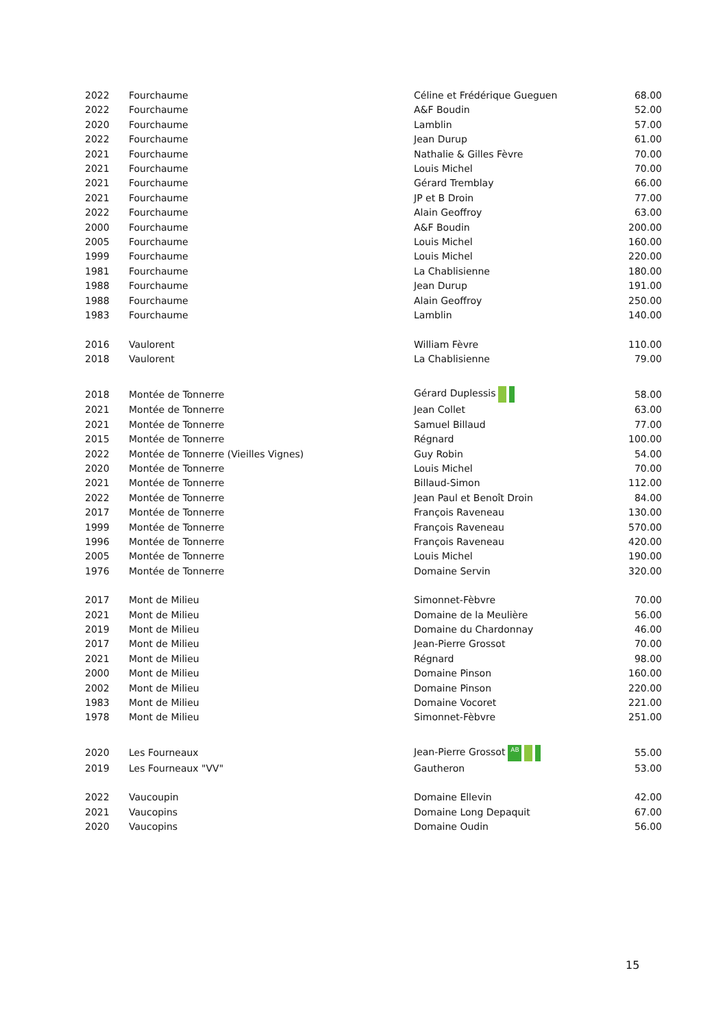| 2022 | Fourchaume | Céline et Frédérique Gueguen | 68.00 |
| 2022 | Fourchaume | A&F Boudin | 52.00 |
| 2020 | Fourchaume | Lamblin | 57.00 |
| 2022 | Fourchaume | Jean Durup | 61.00 |
| 2021 | Fourchaume | Nathalie & Gilles Fèvre | 70.00 |
| 2021 | Fourchaume | Louis Michel | 70.00 |
| 2021 | Fourchaume | Gérard Tremblay | 66.00 |
| 2021 | Fourchaume | JP et B Droin | 77.00 |
| 2022 | Fourchaume | Alain Geoffroy | 63.00 |
| 2000 | Fourchaume | A&F Boudin | 200.00 |
| 2005 | Fourchaume | Louis Michel | 160.00 |
| 1999 | Fourchaume | Louis Michel | 220.00 |
| 1981 | Fourchaume | La Chablisienne | 180.00 |
| 1988 | Fourchaume | Jean Durup | 191.00 |
| 1988 | Fourchaume | Alain Geoffroy | 250.00 |
| 1983 | Fourchaume | Lamblin | 140.00 |
| 2016 | Vaulorent | William Fèvre | 110.00 |
| 2018 | Vaulorent | La Chablisienne | 79.00 |
| 2018 | Montée de Tonnerre | Gérard Duplessis | 58.00 |
| 2021 | Montée de Tonnerre | Jean Collet | 63.00 |
| 2021 | Montée de Tonnerre | Samuel Billaud | 77.00 |
| 2015 | Montée de Tonnerre | Régnard | 100.00 |
| 2022 | Montée de Tonnerre (Vieilles Vignes) | Guy Robin | 54.00 |
| 2020 | Montée de Tonnerre | Louis Michel | 70.00 |
| 2021 | Montée de Tonnerre | Billaud-Simon | 112.00 |
| 2022 | Montée de Tonnerre | Jean Paul et Benoît Droin | 84.00 |
| 2017 | Montée de Tonnerre | François Raveneau | 130.00 |
| 1999 | Montée de Tonnerre | François Raveneau | 570.00 |
| 1996 | Montée de Tonnerre | François Raveneau | 420.00 |
| 2005 | Montée de Tonnerre | Louis Michel | 190.00 |
| 1976 | Montée de Tonnerre | Domaine Servin | 320.00 |
| 2017 | Mont de Milieu | Simonnet-Fèbvre | 70.00 |
| 2021 | Mont de Milieu | Domaine de la Meulière | 56.00 |
| 2019 | Mont de Milieu | Domaine du Chardonnay | 46.00 |
| 2017 | Mont de Milieu | Jean-Pierre Grossot | 70.00 |
| 2021 | Mont de Milieu | Régnard | 98.00 |
| 2000 | Mont de Milieu | Domaine Pinson | 160.00 |
| 2002 | Mont de Milieu | Domaine Pinson | 220.00 |
| 1983 | Mont de Milieu | Domaine Vocoret | 221.00 |
| 1978 | Mont de Milieu | Simonnet-Fèbvre | 251.00 |
| 2020 | Les Fourneaux | Jean-Pierre Grossot AB | 55.00 |
| 2019 | Les Fourneaux "VV" | Gautheron | 53.00 |
| 2022 | Vaucoupin | Domaine Ellevin | 42.00 |
| 2021 | Vaucopins | Domaine Long Depaquit | 67.00 |
| 2020 | Vaucopins | Domaine Oudin | 56.00 |
15